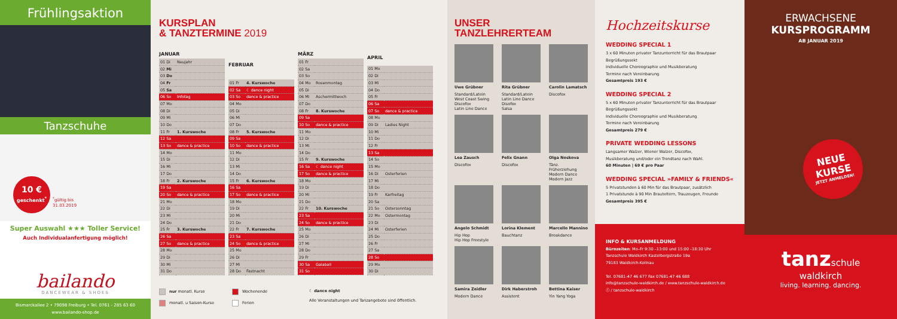Frühlingsaktion
Tanzschuhe
10 €
geschenkt<sup>*</sup>
<sup>*</sup> gültig bis
31.03.2019
Super Auswahl ★★★ Toller Service!
Auch Individualanfertigung möglich!
bailando
DANCEWEAR & SHOES
Bismarckallee 2 • 79098 Freiburg • Tel. 0761 - 285 63 60
www.bailando-shop.de
KURSPLAN
& TANZTERMINE 2019
| JANUAR | |
| --- | --- |
| 01 Di | Neujahr |
| 02 Mi | |
| 03 Do | |
| 04 Fr | |
| 05 Sa | |
| 06 So | Infotag |
| 07 Mo | |
| 08 Di | |
| 09 Mi | |
| 10 Do | |
| 11 Fr | 1. Kurswoche |
| 12 Sa | |
| 13 So | dance & practice |
| 14 Mo | |
| 15 Di | |
| 16 Mi | |
| 17 Do | |
| 18 Fr | 2. Kurswoche |
| 19 Sa | |
| 20 So | dance & practice |
| 21 Mo | |
| 22 Di | |
| 23 Mi | |
| 24 Do | |
| 25 Fr | 3. Kurswoche |
| 26 Sa | |
| 27 So | dance & practice |
| 28 Mo | |
| 29 Di | |
| 30 Mi | |
| 31 Do | |
| FEBRUAR | |
| --- | --- |
| 01 Fr | 4. Kurswoche |
| 02 Sa | ☾ dance night |
| 03 So | dance & practice |
| 04 Mo | |
| 05 Di | |
| 06 Mi | |
| 07 Do | |
| 08 Fr | 5. Kurswoche |
| 09 Sa | |
| 10 So | dance & practice |
| 11 Mo | |
| 12 Di | |
| 13 Mi | |
| 14 Do | |
| 15 Fr | 6. Kurswoche |
| 16 Sa | |
| 17 So | dance & practice |
| 18 Mo | |
| 19 Di | |
| 20 Mi | |
| 21 Do | |
| 22 Fr | 7. Kurswoche |
| 23 Sa | |
| 24 So | dance & practice |
| 25 Mo | |
| 26 Di | |
| 27 Mi | |
| 28 Do | Fastnacht |
| MÄRZ | |
| --- | --- |
| 01 Fr | |
| 02 Sa | |
| 03 So | |
| 04 Mo | Rosenmontag |
| 05 Di | |
| 06 Mi | Aschermittwoch |
| 07 Do | |
| 08 Fr | 8. Kurswoche |
| 09 Sa | |
| 10 So | dance & practice |
| 11 Mo | |
| 12 Di | |
| 13 Mi | |
| 14 Do | |
| 15 Fr | 9. Kurswoche |
| 16 Sa | ☾ dance night |
| 17 So | dance & practice |
| 18 Mo | |
| 19 Di | |
| 20 Mi | |
| 21 Do | |
| 22 Fr | 10. Kurswoche |
| 23 Sa | |
| 24 So | dance & practice |
| 25 Mo | |
| 26 Di | |
| 27 Mi | |
| 28 Do | |
| 29 Fr | |
| 30 Sa | Galaball |
| 31 So | |
| APRIL | |
| --- | --- |
| 01 Mo | |
| 02 Di | |
| 03 Mi | |
| 04 Do | |
| 05 Fr | |
| 06 Sa | |
| 07 So | dance & practice |
| 08 Mo | |
| 09 Di | Ladies Night |
| 10 Mi | |
| 11 Do | |
| 12 Fr | |
| 13 Sa | |
| 14 So | |
| 15 Mo | |
| 16 Di | Osterferien |
| 17 Mi | |
| 18 Do | |
| 19 Fr | Karfreitag |
| 20 Sa | |
| 21 So | Ostersonntag |
| 22 Mo | Ostermontag |
| 23 Di | |
| 24 Mi | Osterferien |
| 25 Do | |
| 26 Fr | |
| 27 Sa | |
| 28 So | |
| 29 Mo | |
| 30 Di | |
nur monatl. Kurse
monatl. u Saison-Kurse
Wochenende
Ferien
☾ dance night
Alle Veranstaltungen und Tanzangebote sind öffentlich.
UNSER
TANZLEHRERTEAM
Uwe Grübner
Standard/Latein
West Coast Swing
Discofox
Latin Line Dance
Rita Grübner
Standard/Latein
Latin Line Dance
Disofox
Salsa
Carolin Lamatsch
Discofox
Lea Zausch
Discofox
Felix Gnann
Discofox
Olga Noskova
Tänz. Früherziehung
Modern Dance
Modern Jazz
Angelo Schmidt
Hip Hop
Hip Hop Freestyle
Lorina Klement
Bauchtanz
Marcello Mannino
Breakdance
Samira Zeidler
Modern Dance
Dirk Haberstroh
Assistent
Bettina Kaiser
Yin Yang Yoga
Hochzeitskurse
WEDDING SPECIAL 1
3 x 60 Minuten privater Tanzunterricht für das Brautpaar
Begrüßungssekt
Individuelle Choreographie und Musikberatung
Termine nach Vereinbarung
Gesamtpreis 193 €
WEDDING SPECIAL 2
5 x 60 Minuten privater Tanzunterricht für das Brautpaar
Begrüßungssekt
Individuelle Choreographie und Musikberatung
Termine nach Vereinbarung
Gesamtpreis 279 €
PRIVATE WEDDING LESSONS
Langsamer Walzer, Wiener Walzer, Discofox,
Musikberatung und/oder ein Trendtanz nach Wahl.
60 Minuten | 69 € pro Paar
WEDDING SPECIAL »FAMILY & FRIENDS«
5 Privatstunden à 60 Min für das Brautpaar, zusätzlich
1 Privatstunde à 90 Min Brauteltern, Trauzeugen, Freunde
Gesamtpreis 395 €
INFO & KURSANMELDUNG
Bürozeiten: Mo–Fr 9:30 –13:00 und 15:00 –18:30 Uhr
Tanzschule Waldkirch Kastelbergstraße 19a
79183 Waldkirch-Kollnau
Tel. 07681-47 46 677 Fax 07681-47 46 688
info@tanzschule-waldkirch.de / www.tanzschule-waldkirch.de
ⓕ / tanzschule-waldkirch
ERWACHSENE
KURSPROGRAMM
AB JANUAR 2019
NEUE
KURSE
JETZT ANMELDEN!
tanz schule
waldkirch
living. learning. dancing.